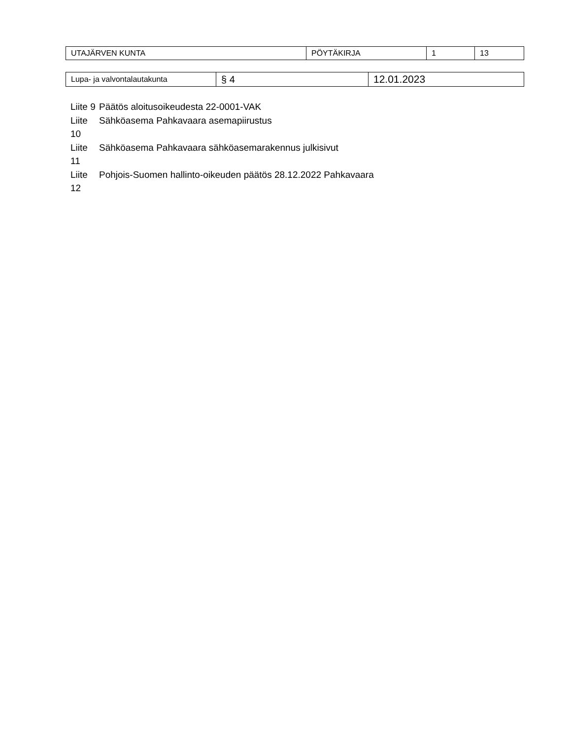| UTAJÄRVEN KUNTA | PÖYTÄKIRJA | 1 | 13 |
| Lupa- ja valvontalautakunta | § 4 | 12.01.2023 |
| Liite 9 | Päätös aloitusoikeudesta 22-0001-VAK |
| Liite 10 | Sähköasema Pahkavaara asemapiirustus |
| Liite 11 | Sähköasema Pahkavaara sähköasemarakennus julkisivut |
| Liite 12 | Pohjois-Suomen hallinto-oikeuden päätös 28.12.2022 Pahkavaara |